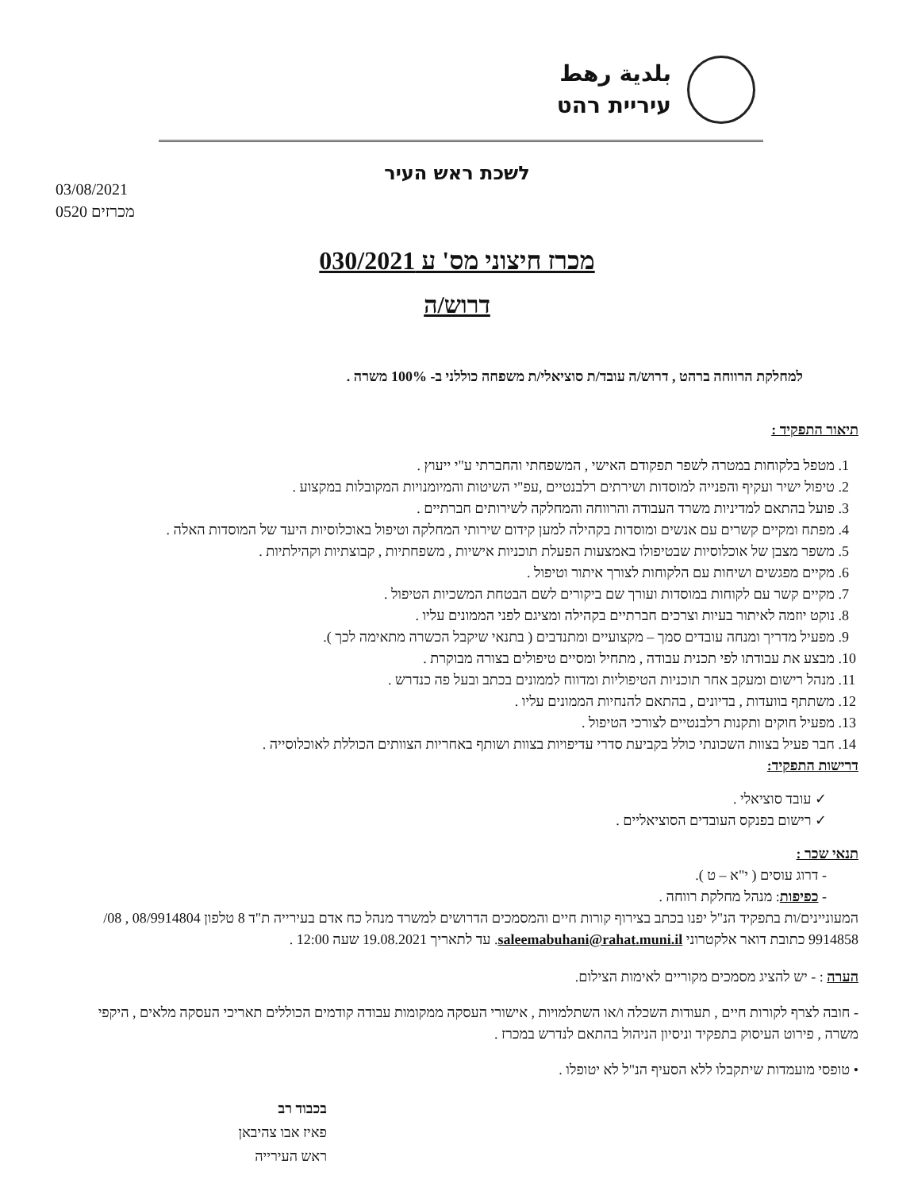بلدية رهط
עיריית רהט
לשכת ראש העיר
03/08/2021
0520 מכרזים
מכרז חיצוני מס' ע 030/2021
דרוש/ה
למחלקת הרווחה ברהט , דרוש/ה עובד/ת סוציאלי/ת משפחה כוללני ב- 100% משרה .
תיאור התפקיד :
1. מטפל בלקוחות במטרה לשפר תפקודם האישי , המשפחתי והחברתי ע"י ייעוץ .
2. טיפול ישיר ועקיף והפנייה למוסדות ושירתים רלבנטיים ,עפ"י השיטות והמיומנויות המקובלות במקצוע .
3. פועל בהתאם למדיניות משרד העבודה והרווחה והמחלקה לשירותים חברתיים .
4. מפתח ומקיים קשרים עם אנשים ומוסדות בקהילה למען קידום שירותי המחלקה וטיפול באוכלוסיות היעד של המוסדות האלה .
5. משפר מצבן של אוכלוסיות שבטיפולו באמצעות הפעלת תוכניות אישיות , משפחתיות , קבוצתיות וקהילתיות .
6. מקיים מפגשים ושיחות עם הלקוחות לצורך איתור וטיפול .
7. מקיים קשר עם לקוחות במוסדות ועורך שם ביקורים לשם הבטחת המשכיות הטיפול .
8. נוקט יוזמה לאיתור בעיות וצרכים חברתיים בקהילה ומציגם לפני הממונים עליו .
9. מפעיל מדריך ומנחה עובדים סמך – מקצועיים ומתנדבים ( בתנאי שיקבל הכשרה מתאימה לכך ).
10. מבצע את עבודתו לפי תכנית עבודה , מתחיל ומסיים טיפולים בצורה מבוקרת .
11. מנהל רישום ומעקב אחר תוכניות הטיפוליות ומדווח לממונים בכתב ובעל פה כנדרש .
12. משתתף בוועדות , בדיונים , בהתאם להנחיות הממונים עליו .
13. מפעיל חוקים ותקנות רלבנטיים לצורכי הטיפול .
14. חבר פעיל בצוות השכונתי כולל בקביעת סדרי עדיפויות בצוות ושותף באחריות הצוותים הכוללת לאוכלוסייה .
דרישות התפקיד:
✓ עובד סוציאלי .
✓ רישום בפנקס העובדים הסוציאליים .
תנאי שכר :
- דרוג עוסים ( י"א – ט ).
- כפיפות: מנהל מחלקת רווחה .
המעוניינים/ות בתפקיד הנ"ל יפנו בכתב בצירוף קורות חיים והמסמכים הדרושים למשרד מנהל כח אדם בעירייה ת"ד 8 טלפון 08/9914804 , 08/ 9914858 כתובת דואר אלקטרוני saleemabuhani@rahat.muni.il. עד לתאריך 19.08.2021 שעה 12:00 .
הערה : - יש להציג מסמכים מקוריים לאימות הצילום.
- חובה לצרף לקורות חיים , תעודות השכלה ו/או השתלמויות , אישורי העסקה ממקומות עבודה קודמים הכוללים תאריכי העסקה מלאים , היקפי משרה , פירוט העיסוק בתפקיד וניסיון הניהול בהתאם לנדרש במכרז .
• טופסי מועמדות שיתקבלו ללא הסעיף הנ"ל לא יטופלו .
בכבוד רב
פאיז אבו צהיבאן
ראש העירייה